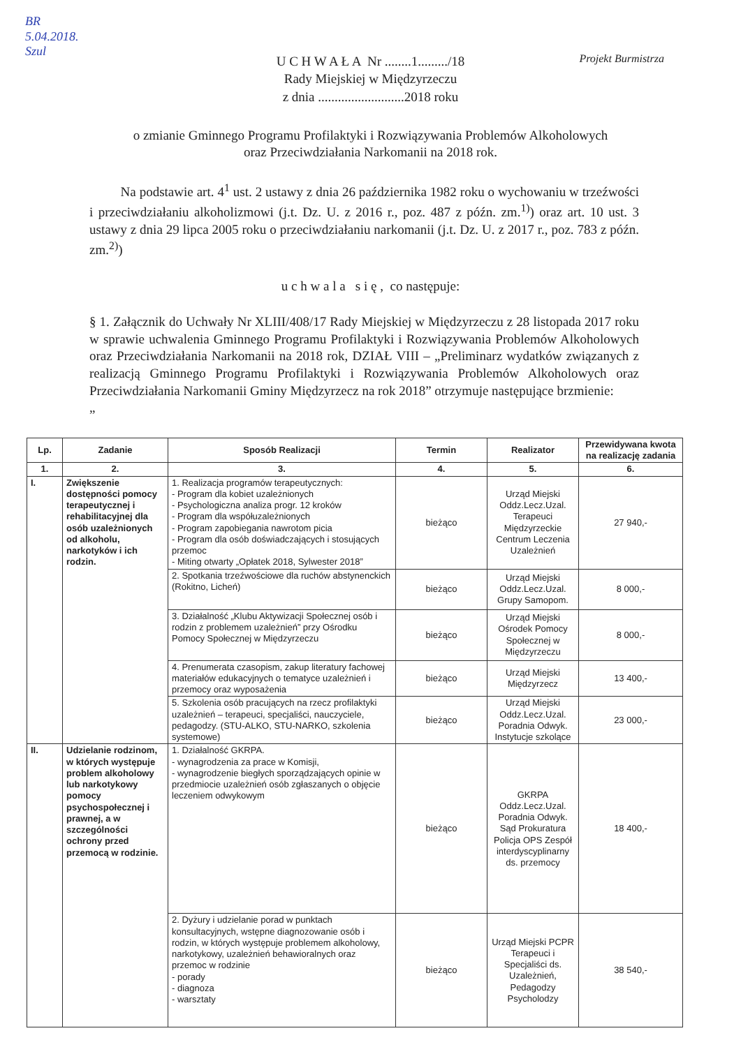BR
5.04.2018.
Szul
Projekt Burmistrza
U C H W A Ł A Nr ........1........./18
Rady Miejskiej w Międzyrzeczu
z dnia ..........................2018 roku
o zmianie Gminnego Programu Profilaktyki i Rozwiązywania Problemów Alkoholowych
oraz Przeciwdziałania Narkomanii na 2018 rok.
Na podstawie art. 4<sup>1</sup> ust. 2 ustawy z dnia 26 października 1982 roku o wychowaniu w trzeźwości i przeciwdziałaniu alkoholizmowi (j.t. Dz. U. z 2016 r., poz. 487 z późn. zm.<sup>1)</sup>) oraz art. 10 ust. 3 ustawy z dnia 29 lipca 2005 roku o przeciwdziałaniu narkomanii (j.t. Dz. U. z 2017 r., poz. 783 z późn. zm.<sup>2)</sup>)
u c h w a l a s i ę , co następuje:
§ 1. Załącznik do Uchwały Nr XLIII/408/17 Rady Miejskiej w Międzyrzeczu z 28 listopada 2017 roku w sprawie uchwalenia Gminnego Programu Profilaktyki i Rozwiązywania Problemów Alkoholowych oraz Przeciwdziałania Narkomanii na 2018 rok, DZIAŁ VIII – „Preliminarz wydatków związanych z realizacją Gminnego Programu Profilaktyki i Rozwiązywania Problemów Alkoholowych oraz Przeciwdziałania Narkomanii Gminy Międzyrzecz na rok 2018” otrzymuje następujące brzmienie:
„
| Lp. | Zadanie | Sposób Realizacji | Termin | Realizator | Przewidywana kwota na realizację zadania |
| --- | --- | --- | --- | --- | --- |
| 1. | 2. | 3. | 4. | 5. | 6. |
| I. | Zwiększenie dostępności pomocy terapeutycznej i rehabilitacyjnej dla osób uzależnionych od alkoholu, narkotyków i ich rodzin. | 1. Realizacja programów terapeutycznych: - Program dla kobiet uzależnionych - Psychologiczna analiza progr. 12 kroków - Program dla współuzależnionych - Program zapobiegania nawrotom picia - Program dla osób doświadczających i stosujących przemoc - Miting otwarty „Opłatek 2018, Sylwester 2018” | bieżąco | Urząd Miejski Oddz.Lecz.Uzal. Terapeuci Międzyrzeckie Centrum Leczenia Uzależnień | 27 940,- |
| | | 2. Spotkania trzeźwościowe dla ruchów abstynenckich (Rokitno, Licheń) | bieżąco | Urząd Miejski Oddz.Lecz.Uzal. Grupy Samopom. | 8 000,- |
| | | 3. Działalność „Klubu Aktywizacji Społecznej osób i rodzin z problemem uzależnień” przy Ośrodku Pomocy Społecznej w Międzyrzeczu | bieżąco | Urząd Miejski Ośrodek Pomocy Społecznej w Międzyrzeczu | 8 000,- |
| | | 4. Prenumerata czasopism, zakup literatury fachowej materiałów edukacyjnych o tematyce uzależnień i przemocy oraz wyposażenia | bieżąco | Urząd Miejski Międzyrzecz | 13 400,- |
| | | 5. Szkolenia osób pracujących na rzecz profilaktyki uzależnień – terapeuci, specjaliści, nauczyciele, pedagodzy. (STU-ALKO, STU-NARKO, szkolenia systemowe) | bieżąco | Urząd Miejski Oddz.Lecz.Uzal. Poradnia Odwyk. Instytucje szkolące | 23 000,- |
| II. | Udzielanie rodzinom, w których występuje problem alkoholowy lub narkotykowy pomocy psychospołecznej i prawnej, a w szczególności ochrony przed przemocą w rodzinie. | 1. Działalność GKRPA. - wynagrodzenia za prace w Komisji, - wynagrodzenie biegłych sporządzających opinie w przedmiocie uzależnień osób zgłaszanych o objęcie leczeniem odwykowym | bieżąco | GKRPA Oddz.Lecz.Uzal. Poradnia Odwyk. Sąd Prokuratura Policja OPS Zespół interdyscyplinarny ds. przemocy | 18 400,- |
| | | 2. Dyżury i udzielanie porad w punktach konsultacyjnych, wstępne diagnozowanie osób i rodzin, w których występuje problemem alkoholowy, narkotykowy, uzależnień behawioralnych oraz przemoc w rodzinie - porady - diagnoza - warsztaty | bieżąco | Urząd Miejski PCPR Terapeuci i Specjaliści ds. Uzależnień, Pedagodzy Psycholodzy | 38 540,- |